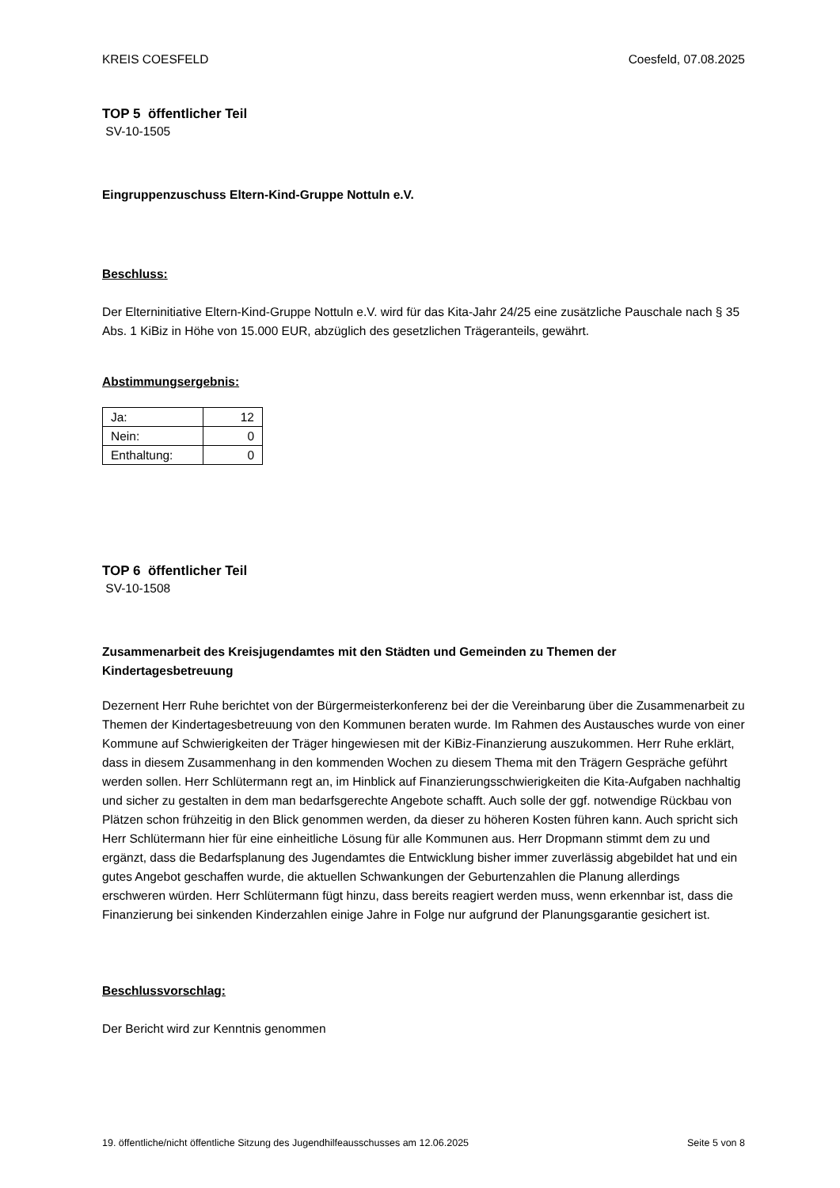KREIS COESFELD Coesfeld, 07.08.2025
TOP 5 öffentlicher Teil
SV-10-1505
Eingruppenzuschuss Eltern-Kind-Gruppe Nottuln e.V.
Beschluss:
Der Elterninitiative Eltern-Kind-Gruppe Nottuln e.V. wird für das Kita-Jahr 24/25 eine zusätzliche Pauschale nach § 35 Abs. 1 KiBiz in Höhe von 15.000 EUR, abzüglich des gesetzlichen Trägeranteils, gewährt.
Abstimmungsergebnis:
| Ja: | 12 |
| Nein: | 0 |
| Enthaltung: | 0 |
TOP 6 öffentlicher Teil
SV-10-1508
Zusammenarbeit des Kreisjugendamtes mit den Städten und Gemeinden zu Themen der Kindertagesbetreuung
Dezernent Herr Ruhe berichtet von der Bürgermeisterkonferenz bei der die Vereinbarung über die Zusammenarbeit zu Themen der Kindertagesbetreuung von den Kommunen beraten wurde. Im Rahmen des Austausches wurde von einer Kommune auf Schwierigkeiten der Träger hingewiesen mit der KiBiz-Finanzierung auszukommen. Herr Ruhe erklärt, dass in diesem Zusammenhang in den kommenden Wochen zu diesem Thema mit den Trägern Gespräche geführt werden sollen. Herr Schlütermann regt an, im Hinblick auf Finanzierungsschwierigkeiten die Kita-Aufgaben nachhaltig und sicher zu gestalten in dem man bedarfsgerechte Angebote schafft. Auch solle der ggf. notwendige Rückbau von Plätzen schon frühzeitig in den Blick genommen werden, da dieser zu höheren Kosten führen kann. Auch spricht sich Herr Schlütermann hier für eine einheitliche Lösung für alle Kommunen aus. Herr Dropmann stimmt dem zu und ergänzt, dass die Bedarfsplanung des Jugendamtes die Entwicklung bisher immer zuverlässig abgebildet hat und ein gutes Angebot geschaffen wurde, die aktuellen Schwankungen der Geburtenzahlen die Planung allerdings erschweren würden. Herr Schlütermann fügt hinzu, dass bereits reagiert werden muss, wenn erkennbar ist, dass die Finanzierung bei sinkenden Kinderzahlen einige Jahre in Folge nur aufgrund der Planungsgarantie gesichert ist.
Beschlussvorschlag:
Der Bericht wird zur Kenntnis genommen
19. öffentliche/nicht öffentliche Sitzung des Jugendhilfeausschusses am 12.06.2025 Seite 5 von 8